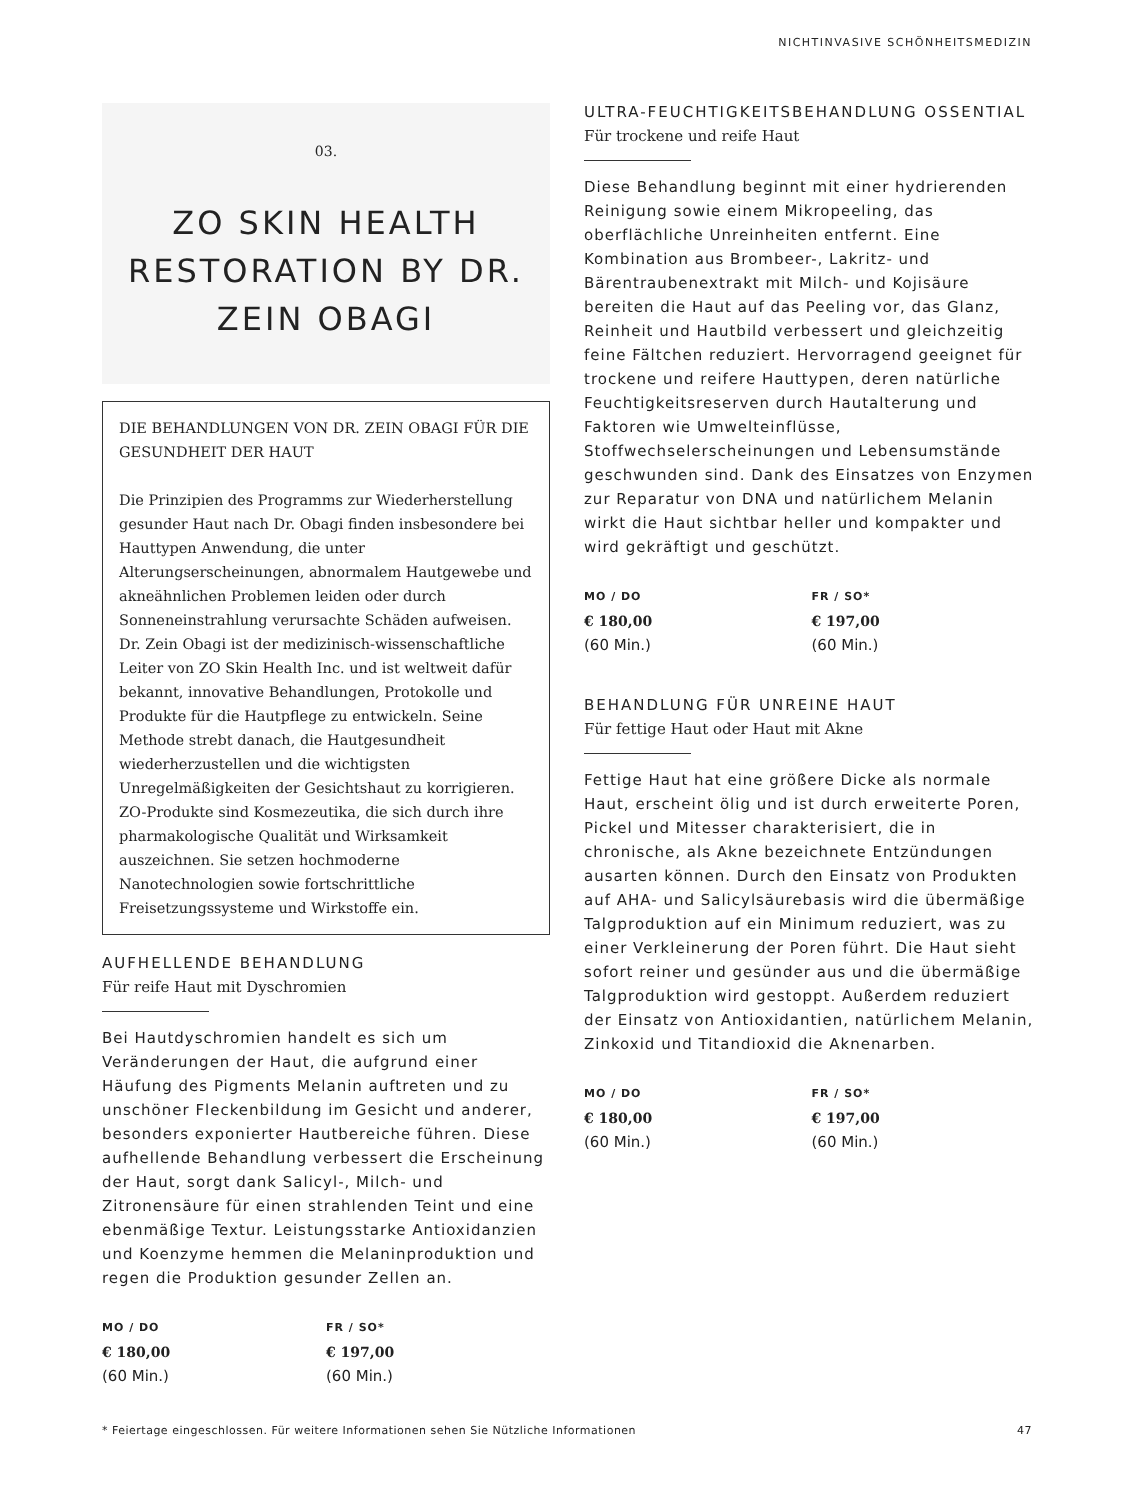NICHTINVASIVE SCHÖNHEITSMEDIZIN
03.
ZO SKIN HEALTH RESTORATION BY DR. ZEIN OBAGI
DIE BEHANDLUNGEN VON DR. ZEIN OBAGI FÜR DIE GESUNDHEIT DER HAUT
Die Prinzipien des Programms zur Wiederherstellung gesunder Haut nach Dr. Obagi finden insbesondere bei Hauttypen Anwendung, die unter Alterungserscheinungen, abnormalem Hautgewebe und akneähnlichen Problemen leiden oder durch Sonneneinstrahlung verursachte Schäden aufweisen. Dr. Zein Obagi ist der medizinisch-wissenschaftliche Leiter von ZO Skin Health Inc. und ist weltweit dafür bekannt, innovative Behandlungen, Protokolle und Produkte für die Hautpflege zu entwickeln. Seine Methode strebt danach, die Hautgesundheit wiederherzustellen und die wichtigsten Unregelmäßigkeiten der Gesichtshaut zu korrigieren. ZO-Produkte sind Kosmezeutika, die sich durch ihre pharmakologische Qualität und Wirksamkeit auszeichnen. Sie setzen hochmoderne Nanotechnologien sowie fortschrittliche Freisetzungssysteme und Wirkstoffe ein.
AUFHELLENDE BEHANDLUNG
Für reife Haut mit Dyschromien
Bei Hautdyschromien handelt es sich um Veränderungen der Haut, die aufgrund einer Häufung des Pigments Melanin auftreten und zu unschöner Fleckenbildung im Gesicht und anderer, besonders exponierter Hautbereiche führen. Diese aufhellende Behandlung verbessert die Erscheinung der Haut, sorgt dank Salicyl-, Milch- und Zitronensäure für einen strahlenden Teint und eine ebenmäßige Textur. Leistungsstarke Antioxidanzien und Koenzyme hemmen die Melaninproduktion und regen die Produktion gesunder Zellen an.
MO / DO
€ 180,00
(60 Min.)
FR / SO*
€ 197,00
(60 Min.)
ULTRA-FEUCHTIGKEITSBEHANDLUNG OSSENTIAL
Für trockene und reife Haut
Diese Behandlung beginnt mit einer hydrierenden Reinigung sowie einem Mikropeeling, das oberflächliche Unreinheiten entfernt. Eine Kombination aus Brombeer-, Lakritz- und Bärentraubenextrakt mit Milch- und Kojisäure bereiten die Haut auf das Peeling vor, das Glanz, Reinheit und Hautbild verbessert und gleichzeitig feine Fältchen reduziert. Hervorragend geeignet für trockene und reifere Hauttypen, deren natürliche Feuchtigkeitsreserven durch Hautalterung und Faktoren wie Umwelteinflüsse, Stoffwechselerscheinungen und Lebensumstände geschwunden sind. Dank des Einsatzes von Enzymen zur Reparatur von DNA und natürlichem Melanin wirkt die Haut sichtbar heller und kompakter und wird gekräftigt und geschützt.
MO / DO
€ 180,00
(60 Min.)
FR / SO*
€ 197,00
(60 Min.)
BEHANDLUNG FÜR UNREINE HAUT
Für fettige Haut oder Haut mit Akne
Fettige Haut hat eine größere Dicke als normale Haut, erscheint ölig und ist durch erweiterte Poren, Pickel und Mitesser charakterisiert, die in chronische, als Akne bezeichnete Entzündungen ausarten können. Durch den Einsatz von Produkten auf AHA- und Salicylsäurebasis wird die übermäßige Talgproduktion auf ein Minimum reduziert, was zu einer Verkleinerung der Poren führt. Die Haut sieht sofort reiner und gesünder aus und die übermäßige Talgproduktion wird gestoppt. Außerdem reduziert der Einsatz von Antioxidantien, natürlichem Melanin, Zinkoxid und Titandioxid die Aknenarben.
MO / DO
€ 180,00
(60 Min.)
FR / SO*
€ 197,00
(60 Min.)
* Feiertage eingeschlossen. Für weitere Informationen sehen Sie Nützliche Informationen 47